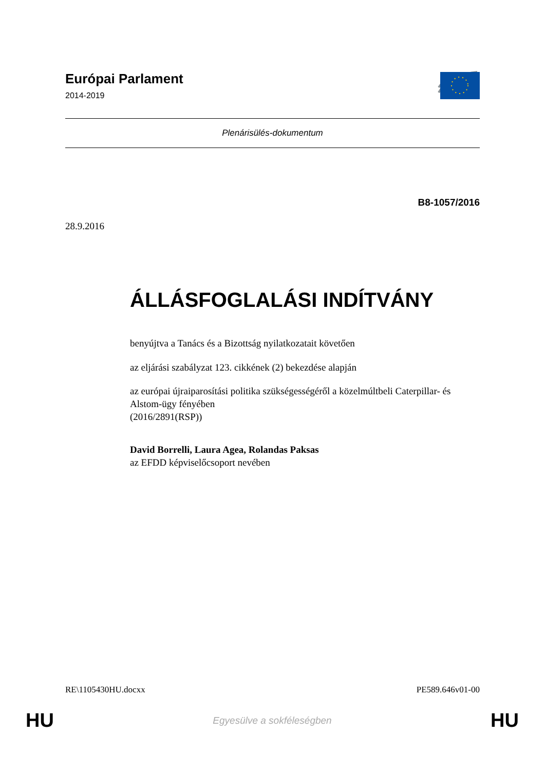Európai Parlament
2014-2019
Plenárisülés-dokumentum
B8-1057/2016
28.9.2016
ÁLLÁSFOGLALÁSI INDÍTVÁNY
benyújtva a Tanács és a Bizottság nyilatkozatait követően
az eljárási szabályzat 123. cikkének (2) bekezdése alapján
az európai újraiparosítási politika szükségességéről a közelmúltbeli Caterpillar- és Alstom-ügy fényében
(2016/2891(RSP))
David Borrelli, Laura Agea, Rolandas Paksas
az EFDD képviselőcsoport nevében
RE\1105430HU.docxx PE589.646v01-00
HU Egyesülve a sokféleségben HU